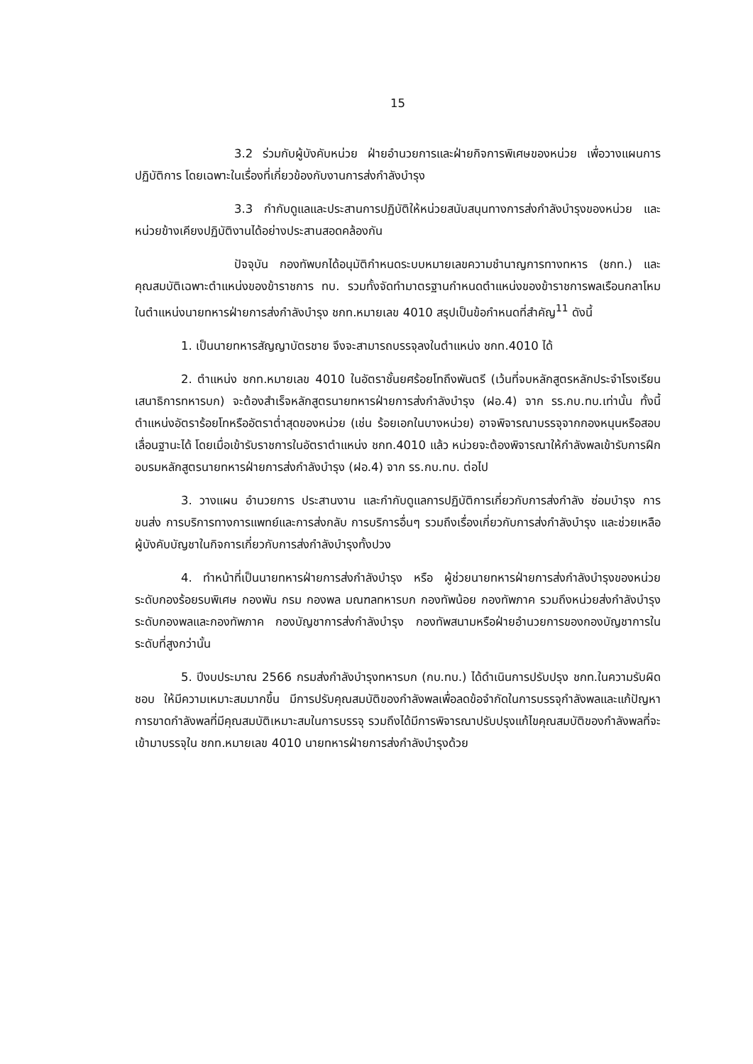15
3.2 ร่วมกับผู้บังคับหน่วย ฝ่ายอำนวยการและฝ่ายกิจการพิเศษของหน่วย เพื่อวางแผนการปฏิบัติการ โดยเฉพาะในเรื่องที่เกี่ยวข้องกับงานการส่งกำลังบำรุง
3.3 กำกับดูแลและประสานการปฏิบัติให้หน่วยสนับสนุนทางการส่งกำลังบำรุงของหน่วย และหน่วยข้างเคียงปฏิบัติงานได้อย่างประสานสอดคล้องกัน
ปัจจุบัน กองทัพบกได้อนุมัติกำหนดระบบหมายเลขความชำนาญการทางทหาร (ชกท.) และคุณสมบัติเฉพาะตำแหน่งของข้าราชการ ทบ. รวมทั้งจัดทำมาตรฐานกำหนดตำแหน่งของข้าราชการพลเรือนกลาโหม ในตำแหน่งนายทหารฝ่ายการส่งกำลังบำรุง ชกท.หมายเลข 4010 สรุปเป็นข้อกำหนดที่สำคัญ<sup>11</sup> ดังนี้
1. เป็นนายทหารสัญญาบัตรชาย จึงจะสามารถบรรจุลงในตำแหน่ง ชกท.4010 ได้
2. ตำแหน่ง ชกท.หมายเลข 4010 ในอัตราชั้นยศร้อยโทถึงพันตรี (เว้นที่จบหลักสูตรหลักประจำโรงเรียนเสนาธิการทหารบก) จะต้องสำเร็จหลักสูตรนายทหารฝ่ายการส่งกำลังบำรุง (ฝอ.4) จาก รร.กบ.ทบ.เท่านั้น ทั้งนี้ ตำแหน่งอัตราร้อยโทหรืออัตราต่ำสุดของหน่วย (เช่น ร้อยเอกในบางหน่วย) อาจพิจารณาบรรจุจากกองหนุนหรือสอบเลื่อนฐานะได้ โดยเมื่อเข้ารับราชการในอัตราตำแหน่ง ชกท.4010 แล้ว หน่วยจะต้องพิจารณาให้กำลังพลเข้ารับการฝึกอบรมหลักสูตรนายทหารฝ่ายการส่งกำลังบำรุง (ฝอ.4) จาก รร.กบ.ทบ. ต่อไป
3. วางแผน อำนวยการ ประสานงาน และกำกับดูแลการปฏิบัติการเกี่ยวกับการส่งกำลัง ซ่อมบำรุง การขนส่ง การบริการทางการแพทย์และการส่งกลับ การบริการอื่นๆ รวมถึงเรื่องเกี่ยวกับการส่งกำลังบำรุง และช่วยเหลือผู้บังคับบัญชาในกิจการเกี่ยวกับการส่งกำลังบำรุงทั้งปวง
4. ทำหน้าที่เป็นนายทหารฝ่ายการส่งกำลังบำรุง หรือ ผู้ช่วยนายทหารฝ่ายการส่งกำลังบำรุงของหน่วยระดับกองร้อยรบพิเศษ กองพัน กรม กองพล มณฑลทหารบก กองทัพน้อย กองทัพภาค รวมถึงหน่วยส่งกำลังบำรุงระดับกองพลและกองทัพภาค กองบัญชาการส่งกำลังบำรุง กองทัพสนามหรือฝ่ายอำนวยการของกองบัญชาการในระดับที่สูงกว่านั้น
5. ปีงบประมาณ 2566 กรมส่งกำลังบำรุงทหารบก (กบ.ทบ.) ได้ดำเนินการปรับปรุง ชกท.ในความรับผิดชอบ ให้มีความเหมาะสมมากขึ้น มีการปรับคุณสมบัติของกำลังพลเพื่อลดข้อจำกัดในการบรรจุกำลังพลและแก้ปัญหาการขาดกำลังพลที่มีคุณสมบัติเหมาะสมในการบรรจุ รวมถึงได้มีการพิจารณาปรับปรุงแก้ไขคุณสมบัติของกำลังพลที่จะเข้ามาบรรจุใน ชกท.หมายเลข 4010 นายทหารฝ่ายการส่งกำลังบำรุงด้วย